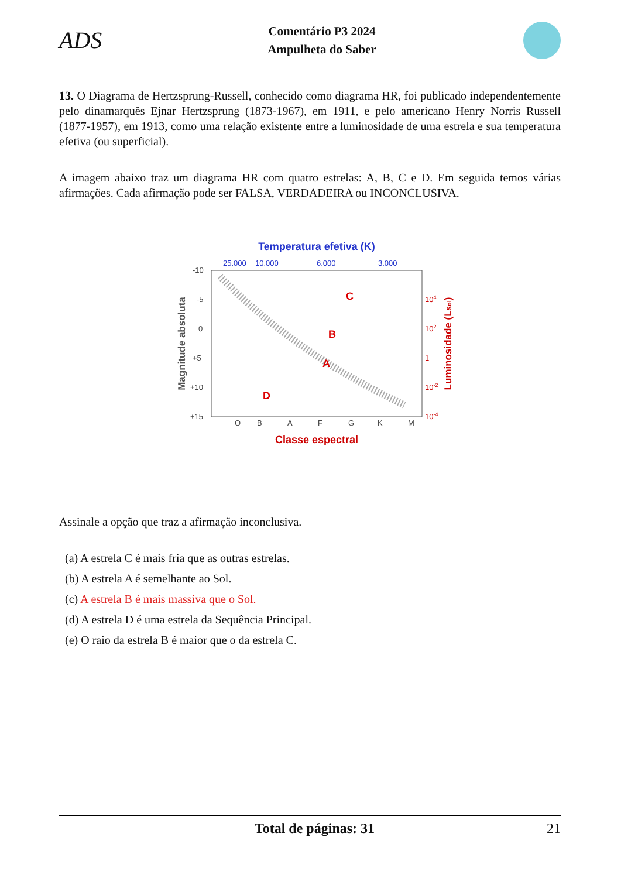ADS
Comentário P3 2024
Ampulheta do Saber
13. O Diagrama de Hertzsprung-Russell, conhecido como diagrama HR, foi publicado independentemente pelo dinamarquês Ejnar Hertzsprung (1873-1967), em 1911, e pelo americano Henry Norris Russell (1877-1957), em 1913, como uma relação existente entre a luminosidade de uma estrela e sua temperatura efetiva (ou superficial).
A imagem abaixo traz um diagrama HR com quatro estrelas: A, B, C e D. Em seguida temos várias afirmações. Cada afirmação pode ser FALSA, VERDADEIRA ou INCONCLUSIVA.
Temperatura efetiva (K)
25.000
10.000
6.000
3.000
-10
-5
0
+5
+10
+15
104
102
1
10-2
10-4
C
B
A
D
O
B
A
F
G
K
M
Classe espectral
Magnitude absoluta
Luminosidade (LSol)
Assinale a opção que traz a afirmação inconclusiva.
(a) A estrela C é mais fria que as outras estrelas.
(b) A estrela A é semelhante ao Sol.
(c) A estrela B é mais massiva que o Sol.
(d) A estrela D é uma estrela da Sequência Principal.
(e) O raio da estrela B é maior que o da estrela C.
Total de páginas: 31 21